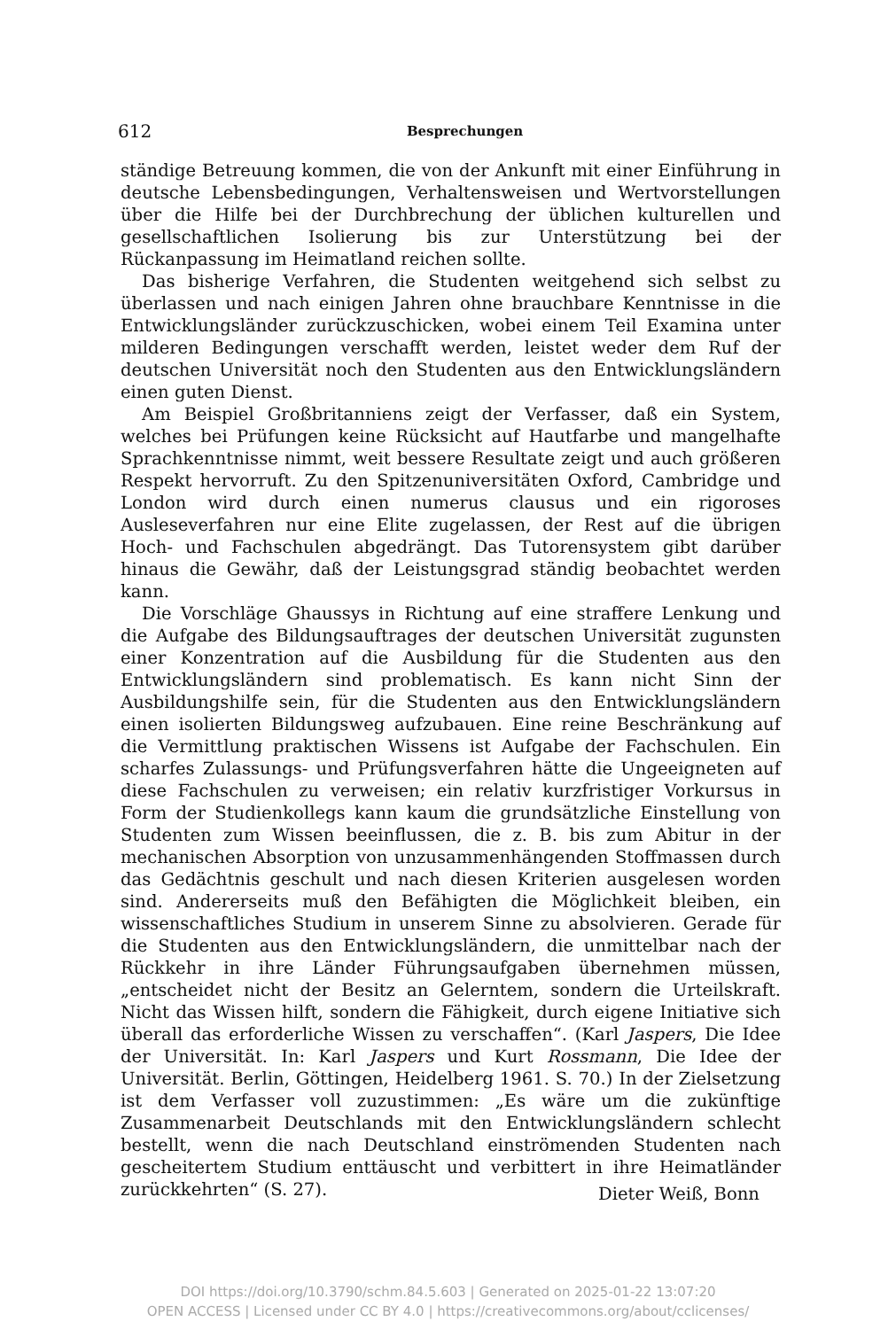612 Besprechungen
ständige Betreuung kommen, die von der Ankunft mit einer Einführung in deutsche Lebensbedingungen, Verhaltensweisen und Wertvorstellungen über die Hilfe bei der Durchbrechung der üblichen kulturellen und gesellschaftlichen Isolierung bis zur Unterstützung bei der Rückanpassung im Heimatland reichen sollte.
Das bisherige Verfahren, die Studenten weitgehend sich selbst zu überlassen und nach einigen Jahren ohne brauchbare Kenntnisse in die Entwicklungsländer zurückzuschicken, wobei einem Teil Examina unter milderen Bedingungen verschafft werden, leistet weder dem Ruf der deutschen Universität noch den Studenten aus den Entwicklungsländern einen guten Dienst.
Am Beispiel Großbritanniens zeigt der Verfasser, daß ein System, welches bei Prüfungen keine Rücksicht auf Hautfarbe und mangelhafte Sprachkenntnisse nimmt, weit bessere Resultate zeigt und auch größeren Respekt hervorruft. Zu den Spitzenuniversitäten Oxford, Cambridge und London wird durch einen numerus clausus und ein rigoroses Ausleseverfahren nur eine Elite zugelassen, der Rest auf die übrigen Hoch- und Fachschulen abgedrängt. Das Tutorensystem gibt darüber hinaus die Gewähr, daß der Leistungsgrad ständig beobachtet werden kann.
Die Vorschläge Ghaussys in Richtung auf eine straffere Lenkung und die Aufgabe des Bildungsauftrages der deutschen Universität zugunsten einer Konzentration auf die Ausbildung für die Studenten aus den Entwicklungsländern sind problematisch. Es kann nicht Sinn der Ausbildungshilfe sein, für die Studenten aus den Entwicklungsländern einen isolierten Bildungsweg aufzubauen. Eine reine Beschränkung auf die Vermittlung praktischen Wissens ist Aufgabe der Fachschulen. Ein scharfes Zulassungs- und Prüfungsverfahren hätte die Ungeeigneten auf diese Fachschulen zu verweisen; ein relativ kurzfristiger Vorkursus in Form der Studienkollegs kann kaum die grundsätzliche Einstellung von Studenten zum Wissen beeinflussen, die z. B. bis zum Abitur in der mechanischen Absorption von unzusammenhängenden Stoffmassen durch das Gedächtnis geschult und nach diesen Kriterien ausgelesen worden sind. Andererseits muß den Befähigten die Möglichkeit bleiben, ein wissenschaftliches Studium in unserem Sinne zu absolvieren. Gerade für die Studenten aus den Entwicklungsländern, die unmittelbar nach der Rückkehr in ihre Länder Führungsaufgaben übernehmen müssen, „entscheidet nicht der Besitz an Gelerntem, sondern die Urteilskraft. Nicht das Wissen hilft, sondern die Fähigkeit, durch eigene Initiative sich überall das erforderliche Wissen zu verschaffen“. (Karl Jaspers, Die Idee der Universität. In: Karl Jaspers und Kurt Rossmann, Die Idee der Universität. Berlin, Göttingen, Heidelberg 1961. S. 70.) In der Zielsetzung ist dem Verfasser voll zuzustimmen: „Es wäre um die zukünftige Zusammenarbeit Deutschlands mit den Entwicklungsländern schlecht bestellt, wenn die nach Deutschland einströmenden Studenten nach gescheitertem Studium enttäuscht und verbittert in ihre Heimatländer zurückkehrten“ (S. 27).
Dieter Weiß, Bonn
DOI https://doi.org/10.3790/schm.84.5.603 | Generated on 2025-01-22 13:07:20
OPEN ACCESS | Licensed under CC BY 4.0 | https://creativecommons.org/about/cclicenses/